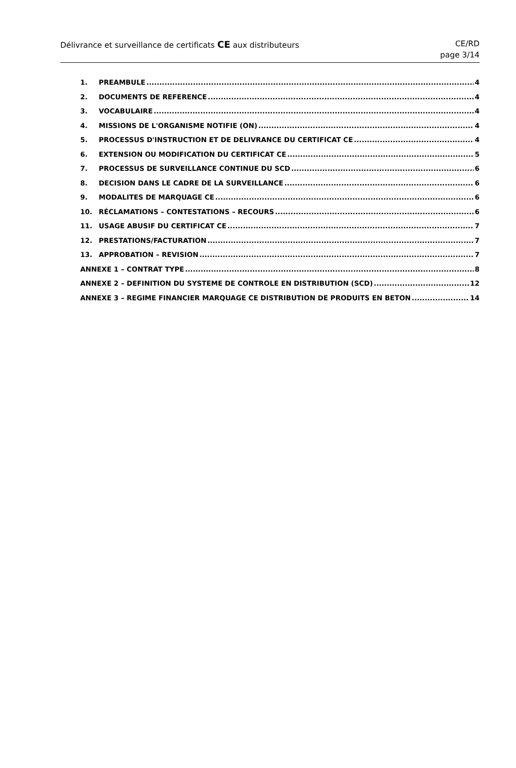Délivrance et surveillance de certificats CE aux distributeurs
CE/RD
page 3/14
1. PREAMBULE 4
2. DOCUMENTS DE REFERENCE 4
3. VOCABULAIRE 4
4. MISSIONS DE L'ORGANISME NOTIFIE (ON) 4
5. PROCESSUS D'INSTRUCTION ET DE DELIVRANCE DU CERTIFICAT CE 4
6. EXTENSION OU MODIFICATION DU CERTIFICAT CE 5
7. PROCESSUS DE SURVEILLANCE CONTINUE DU SCD 6
8. DECISION DANS LE CADRE DE LA SURVEILLANCE 6
9. MODALITES DE MARQUAGE CE 6
10. RÉCLAMATIONS – CONTESTATIONS – RECOURS 6
11. USAGE ABUSIF DU CERTIFICAT CE 7
12. PRESTATIONS/FACTURATION 7
13. APPROBATION – REVISION 7
ANNEXE 1 – CONTRAT TYPE 8
ANNEXE 2 – DEFINITION DU SYSTEME DE CONTROLE EN DISTRIBUTION (SCD) 12
ANNEXE 3 – REGIME FINANCIER MARQUAGE CE DISTRIBUTION DE PRODUITS EN BETON 14